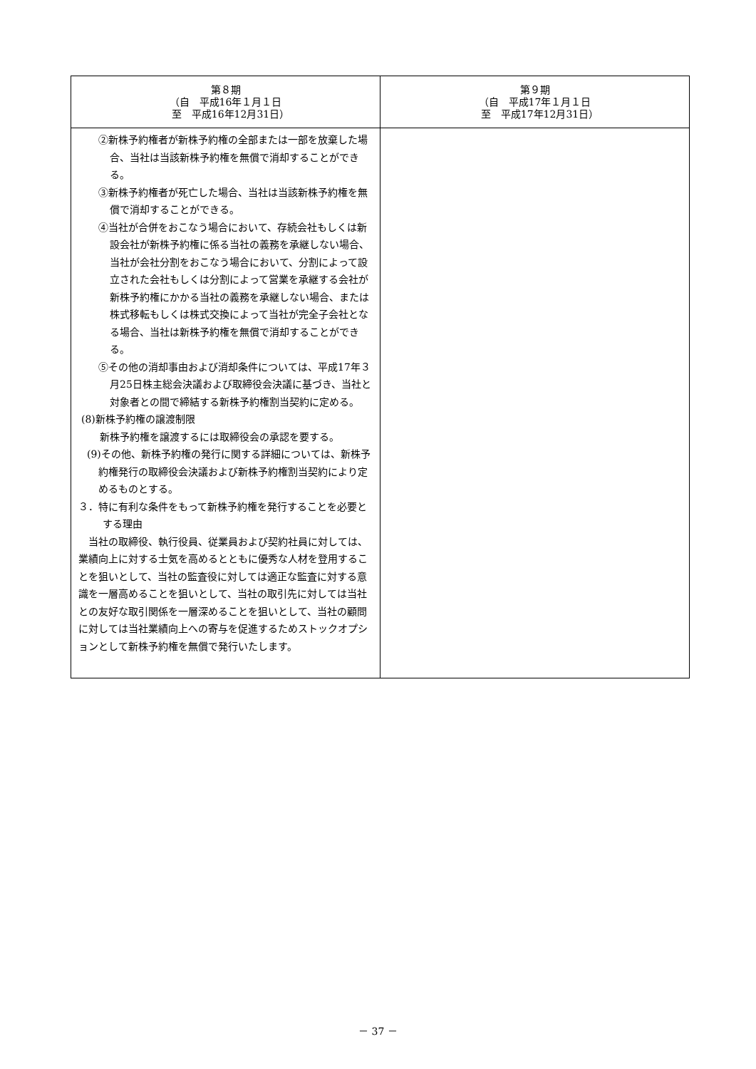| 第８期 （自 平成16年１月１日 至 平成16年12月31日） | 第９期 （自 平成17年１月１日 至 平成17年12月31日） |
| --- | --- |
| ②新株予約権者が新株予約権の全部または一部を放棄した場合、当社は当該新株予約権を無償で消却することができる。 ③新株予約権者が死亡した場合、当社は当該新株予約権を無償で消却することができる。 ④当社が合併をおこなう場合において、存続会社もしくは新設会社が新株予約権に係る当社の義務を承継しない場合、当社が会社分割をおこなう場合において、分割によって設立された会社もしくは分割によって営業を承継する会社が新株予約権にかかる当社の義務を承継しない場合、または株式移転もしくは株式交換によって当社が完全子会社となる場合、当社は新株予約権を無償で消却することができる。 ⑤その他の消却事由および消却条件については、平成17年３月25日株主総会決議および取締役会決議に基づき、当社と対象者との間で締結する新株予約権割当契約に定める。 (8)新株予約権の譲渡制限 新株予約権を譲渡するには取締役会の承認を要する。 (9)その他、新株予約権の発行に関する詳細については、新株予約権発行の取締役会決議および新株予約権割当契約により定めるものとする。 ３．特に有利な条件をもって新株予約権を発行することを必要とする理由 当社の取締役、執行役員、従業員および契約社員に対しては、業績向上に対する士気を高めるとともに優秀な人材を登用することを狙いとして、当社の監査役に対しては適正な監査に対する意識を一層高めることを狙いとして、当社の取引先に対しては当社との友好な取引関係を一層深めることを狙いとして、当社の顧問に対しては当社業績向上への寄与を促進するためストックオプションとして新株予約権を無償で発行いたします。 | |
－ 37 －